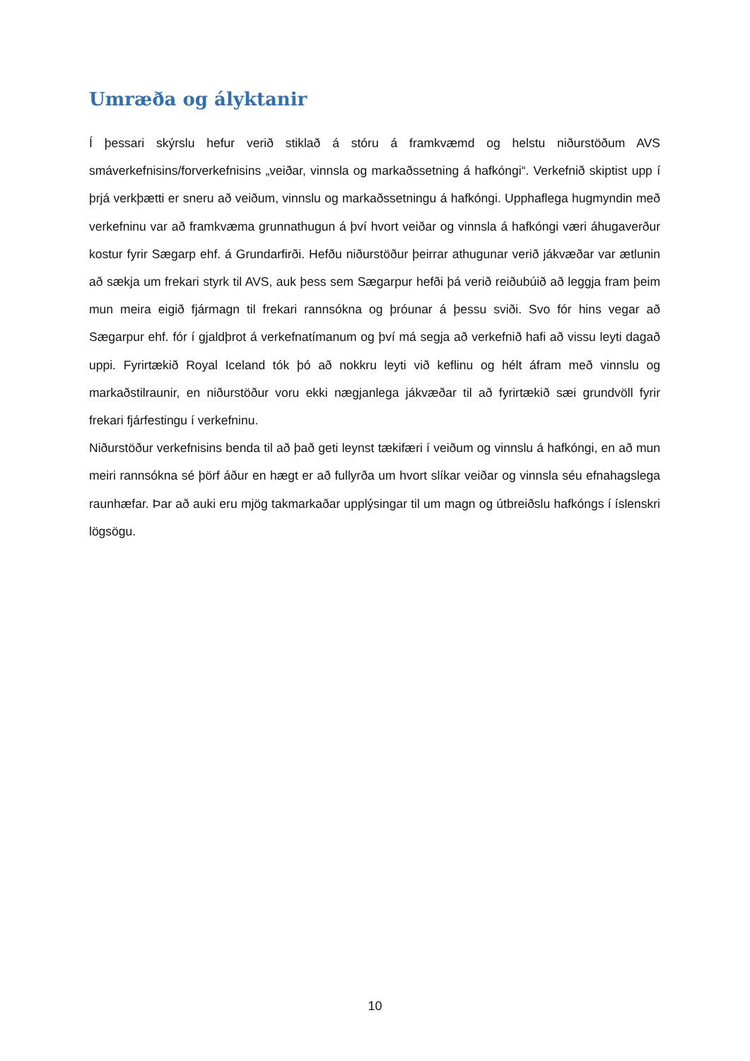Umræða og ályktanir
Í þessari skýrslu hefur verið stiklað á stóru á framkvæmd og helstu niðurstöðum AVS smáverkefnisins/forverkefnisins „veiðar, vinnsla og markaðssetning á hafkóngi“. Verkefnið skiptist upp í þrjá verkþætti er sneru að veiðum, vinnslu og markaðssetningu á hafkóngi. Upphaflega hugmyndin með verkefninu var að framkvæma grunnathugun á því hvort veiðar og vinnsla á hafkóngi væri áhugaverður kostur fyrir Sægarp ehf. á Grundarfirði. Hefðu niðurstöður þeirrar athugunar verið jákvæðar var ætlunin að sækja um frekari styrk til AVS, auk þess sem Sægarpur hefði þá verið reiðubúið að leggja fram þeim mun meira eigið fjármagn til frekari rannsókna og þróunar á þessu sviði. Svo fór hins vegar að Sægarpur ehf. fór í gjaldþrot á verkefnatímanum og því má segja að verkefnið hafi að vissu leyti dagað uppi. Fyrirtækið Royal Iceland tók þó að nokkru leyti við keflinu og hélt áfram með vinnslu og markaðstilraunir, en niðurstöður voru ekki nægjanlega jákvæðar til að fyrirtækið sæi grundvöll fyrir frekari fjárfestingu í verkefninu.
Niðurstöður verkefnisins benda til að það geti leynst tækifæri í veiðum og vinnslu á hafkóngi, en að mun meiri rannsókna sé þörf áður en hægt er að fullyrða um hvort slíkar veiðar og vinnsla séu efnahagslega raunhæfar. Þar að auki eru mjög takmarkaðar upplýsingar til um magn og útbreiðslu hafkóngs í íslenskri lögsögu.
10